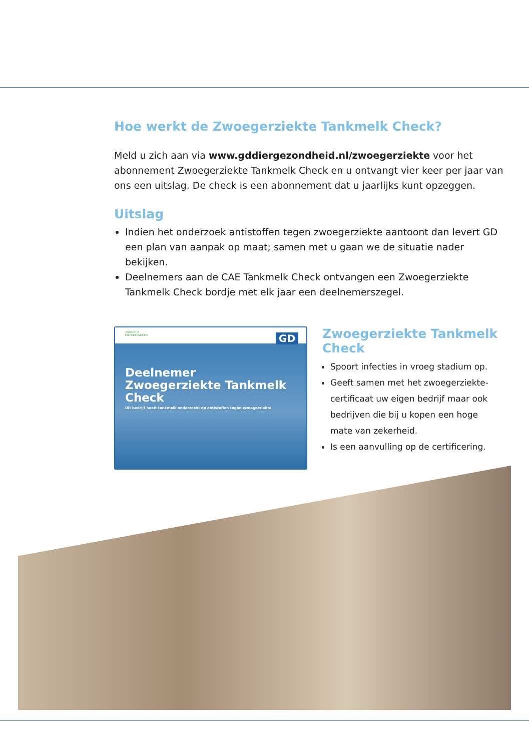Hoe werkt de Zwoegerziekte Tankmelk Check?
Meld u zich aan via www.gddiergezondheid.nl/zwoegerziekte voor het abonnement Zwoegerziekte Tankmelk Check en u ontvangt vier keer per jaar van ons een uitslag. De check is een abonnement dat u jaarlijks kunt opzeggen.
Uitslag
Indien het onderzoek antistoffen tegen zwoegerziekte aantoont dan levert GD een plan van aanpak op maat; samen met u gaan we de situatie nader bekijken.
Deelnemers aan de CAE Tankmelk Check ontvangen een Zwoegerziekte Tankmelk Check bordje met elk jaar een deelnemerszegel.
VOOROP IN
DIERGEZONDHEID
GD
Deelnemer
Zwoegerziekte Tankmelk Check
Dit bedrijf heeft tankmelk onderzocht op antistoffen tegen zwoegerziekte
Zwoegerziekte Tankmelk Check
Spoort infecties in vroeg stadium op.
Geeft samen met het zwoegerziekte-certificaat uw eigen bedrijf maar ook bedrijven die bij u kopen een hoge mate van zekerheid.
Is een aanvulling op de certificering.